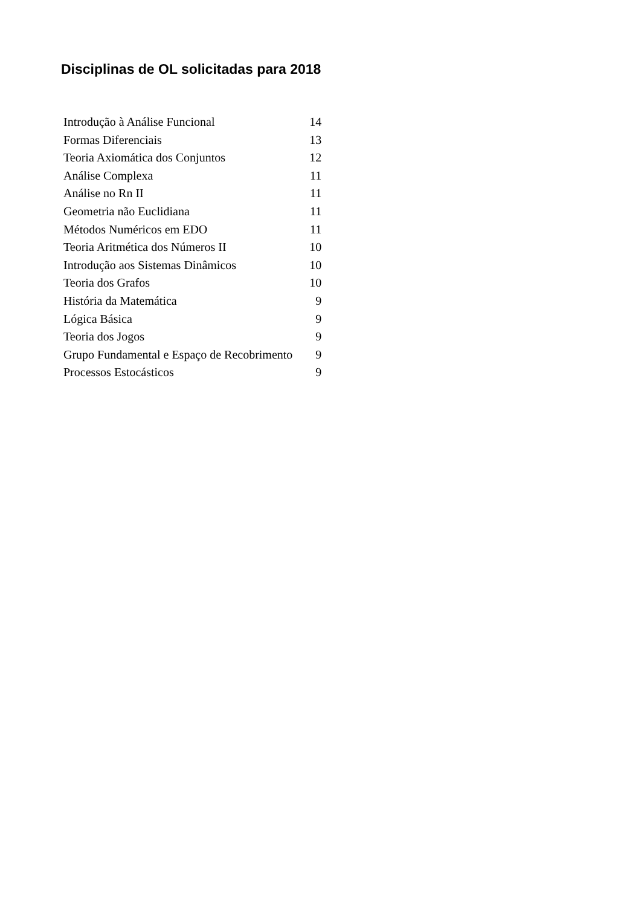Disciplinas de OL solicitadas para 2018
| Introdução à Análise Funcional | 14 |
| Formas Diferenciais | 13 |
| Teoria Axiomática dos Conjuntos | 12 |
| Análise Complexa | 11 |
| Análise no Rn II | 11 |
| Geometria não Euclidiana | 11 |
| Métodos Numéricos em EDO | 11 |
| Teoria Aritmética dos Números II | 10 |
| Introdução aos Sistemas Dinâmicos | 10 |
| Teoria dos Grafos | 10 |
| História da Matemática | 9 |
| Lógica Básica | 9 |
| Teoria dos Jogos | 9 |
| Grupo Fundamental e Espaço de Recobrimento | 9 |
| Processos Estocásticos | 9 |